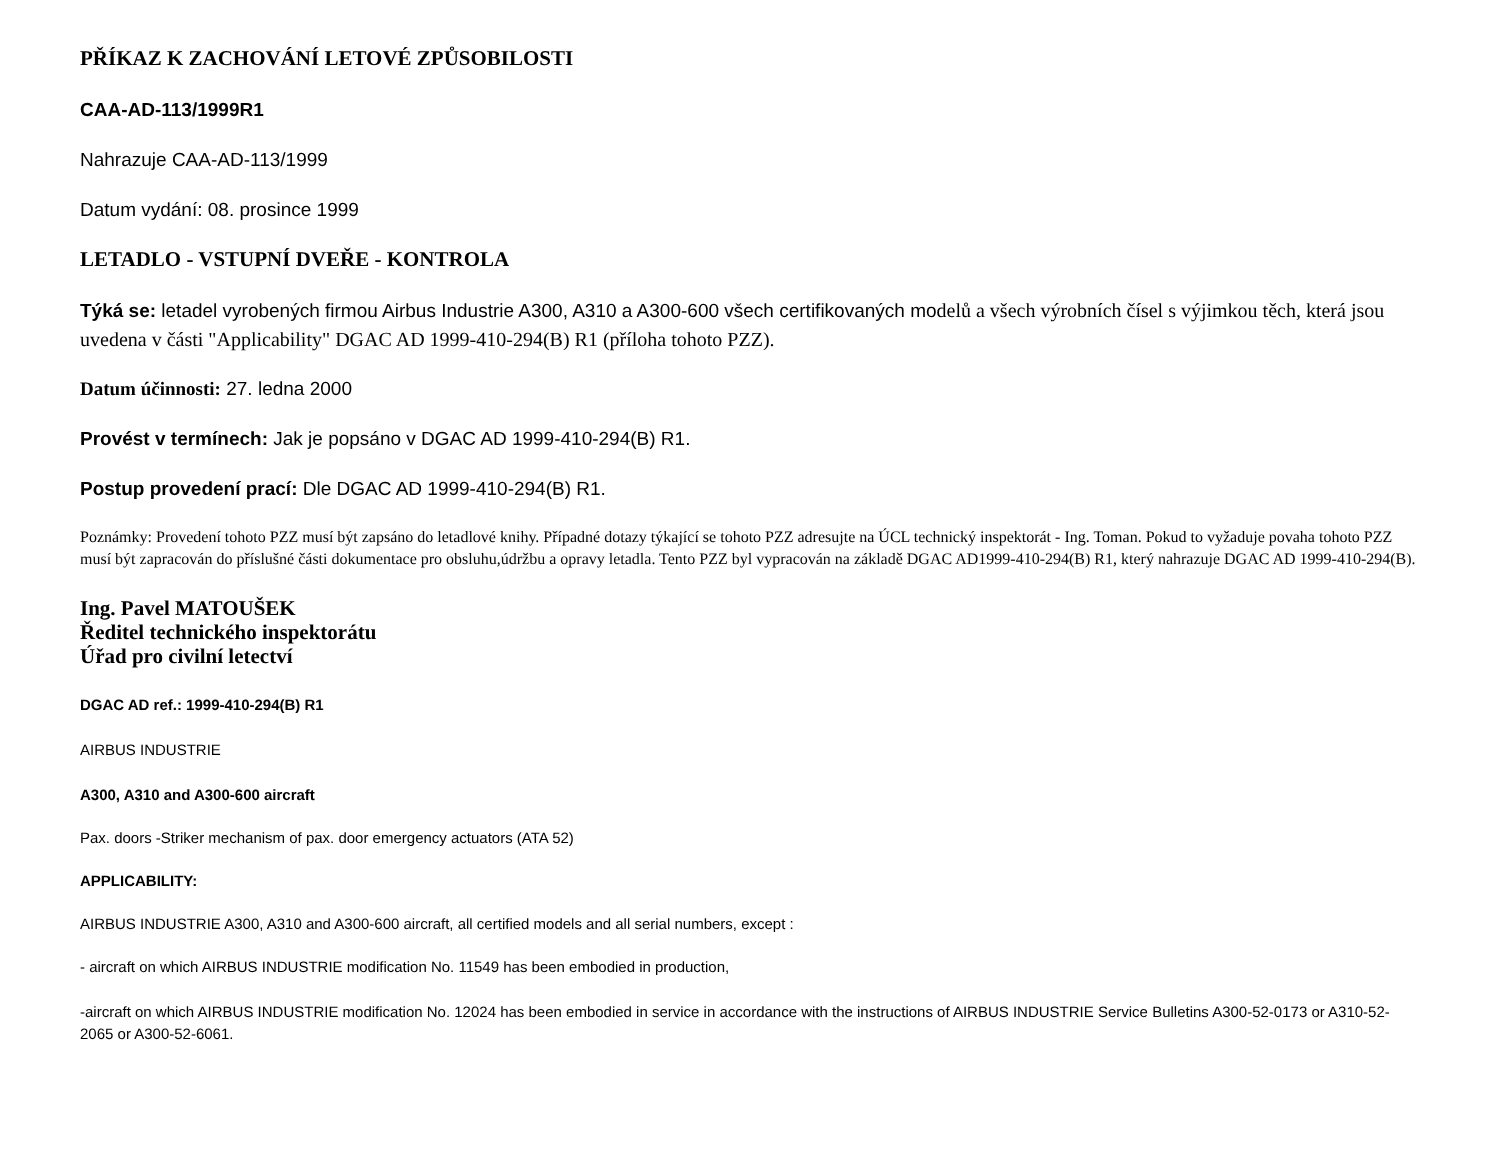PŘÍKAZ K ZACHOVÁNÍ LETOVÉ ZPŮSOBILOSTI
CAA-AD-113/1999R1
Nahrazuje CAA-AD-113/1999
Datum vydání: 08. prosince 1999
LETADLO - VSTUPNÍ DVEŘE - KONTROLA
Týká se: letadel vyrobených firmou Airbus Industrie A300, A310 a A300-600 všech certifikovaných modelů a všech výrobních čísel s výjimkou těch, která jsou uvedena v části "Applicability" DGAC AD 1999-410-294(B) R1 (příloha tohoto PZZ).
Datum účinnosti: 27. ledna 2000
Provést v termínech: Jak je popsáno v DGAC AD 1999-410-294(B) R1.
Postup provedení prací: Dle DGAC AD 1999-410-294(B) R1.
Poznámky: Provedení tohoto PZZ musí být zapsáno do letadlové knihy. Případné dotazy týkající se tohoto PZZ adresujte na ÚCL technický inspektorát - Ing. Toman. Pokud to vyžaduje povaha tohoto PZZ musí být zapracován do příslušné části dokumentace pro obsluhu,údržbu a opravy letadla. Tento PZZ byl vypracován na základě DGAC AD1999-410-294(B) R1, který nahrazuje DGAC AD 1999-410-294(B).
Ing. Pavel MATOUŠEK
Ředitel technického inspektorátu
Úřad pro civilní letectví
DGAC AD ref.: 1999-410-294(B) R1
AIRBUS INDUSTRIE
A300, A310 and A300-600 aircraft
Pax. doors -Striker mechanism of pax. door emergency actuators (ATA 52)
APPLICABILITY:
AIRBUS INDUSTRIE A300, A310 and A300-600 aircraft, all certified models and all serial numbers, except :
- aircraft on which AIRBUS INDUSTRIE modification No. 11549 has been embodied in production,
-aircraft on which AIRBUS INDUSTRIE modification No. 12024 has been embodied in service in accordance with the instructions of AIRBUS INDUSTRIE Service Bulletins A300-52-0173 or A310-52-2065 or A300-52-6061.